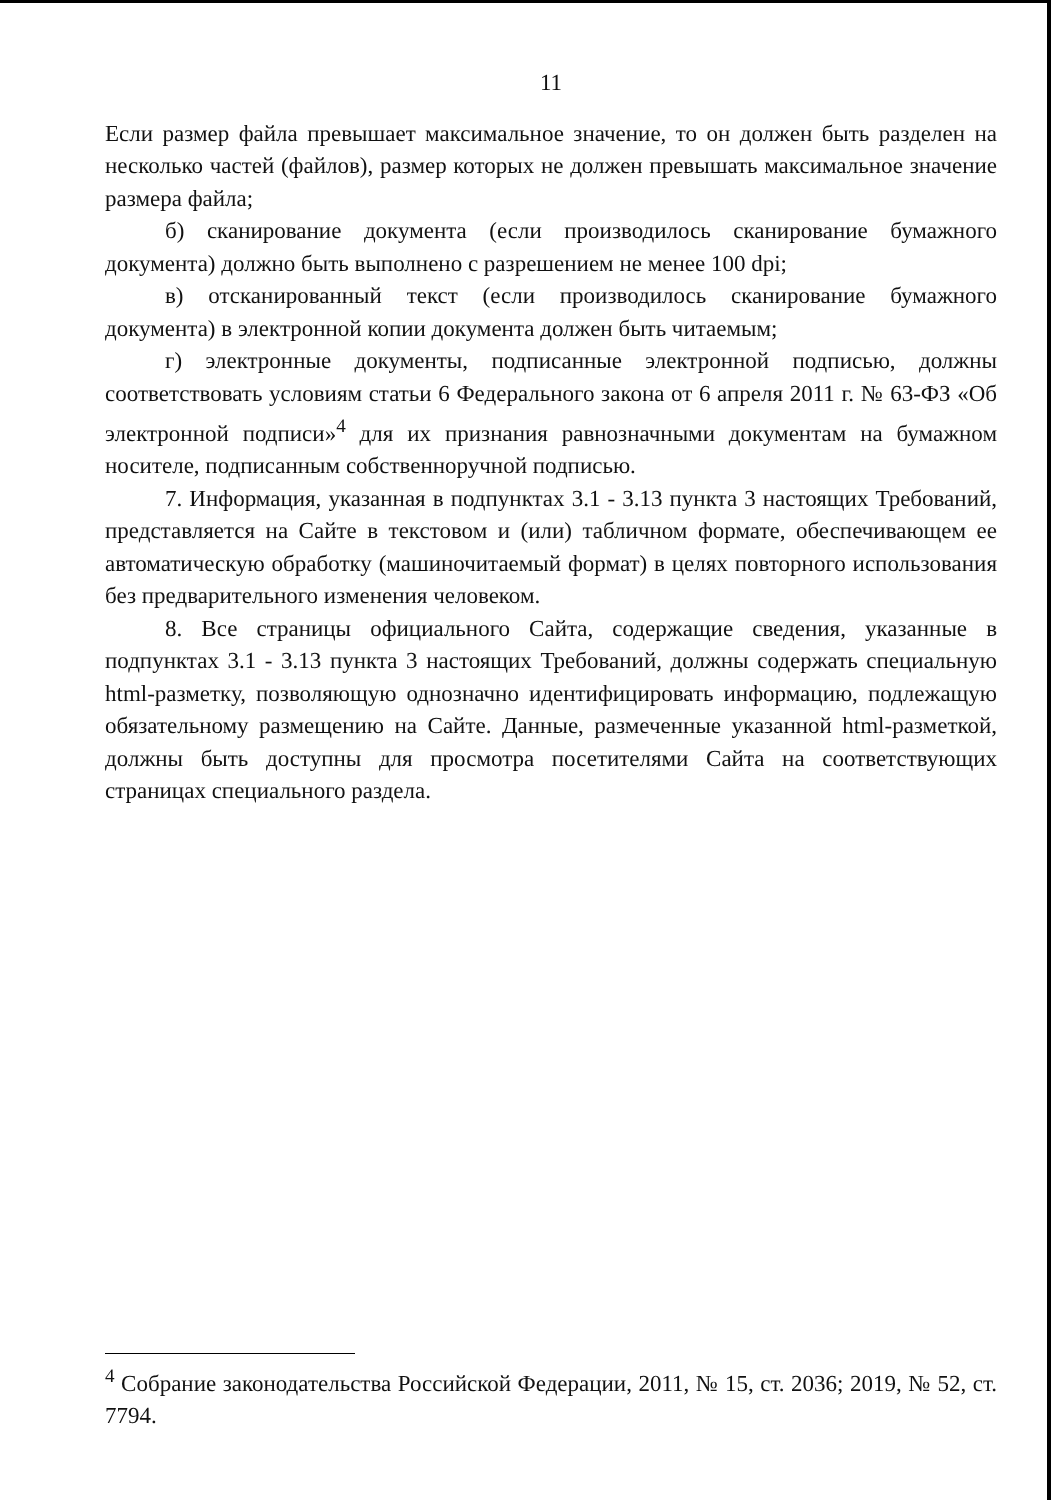11
Если размер файла превышает максимальное значение, то он должен быть разделен на несколько частей (файлов), размер которых не должен превышать максимальное значение размера файла;
б) сканирование документа (если производилось сканирование бумажного документа) должно быть выполнено с разрешением не менее 100 dpi;
в) отсканированный текст (если производилось сканирование бумажного документа) в электронной копии документа должен быть читаемым;
г) электронные документы, подписанные электронной подписью, должны соответствовать условиям статьи 6 Федерального закона от 6 апреля 2011 г. № 63-ФЗ «Об электронной подписи»<sup>4</sup> для их признания равнозначными документам на бумажном носителе, подписанным собственноручной подписью.
7. Информация, указанная в подпунктах 3.1 - 3.13 пункта 3 настоящих Требований, представляется на Сайте в текстовом и (или) табличном формате, обеспечивающем ее автоматическую обработку (машиночитаемый формат) в целях повторного использования без предварительного изменения человеком.
8. Все страницы официального Сайта, содержащие сведения, указанные в подпунктах 3.1 - 3.13 пункта 3 настоящих Требований, должны содержать специальную html-разметку, позволяющую однозначно идентифицировать информацию, подлежащую обязательному размещению на Сайте. Данные, размеченные указанной html-разметкой, должны быть доступны для просмотра посетителями Сайта на соответствующих страницах специального раздела.
<sup>4</sup> Собрание законодательства Российской Федерации, 2011, № 15, ст. 2036; 2019, № 52, ст. 7794.